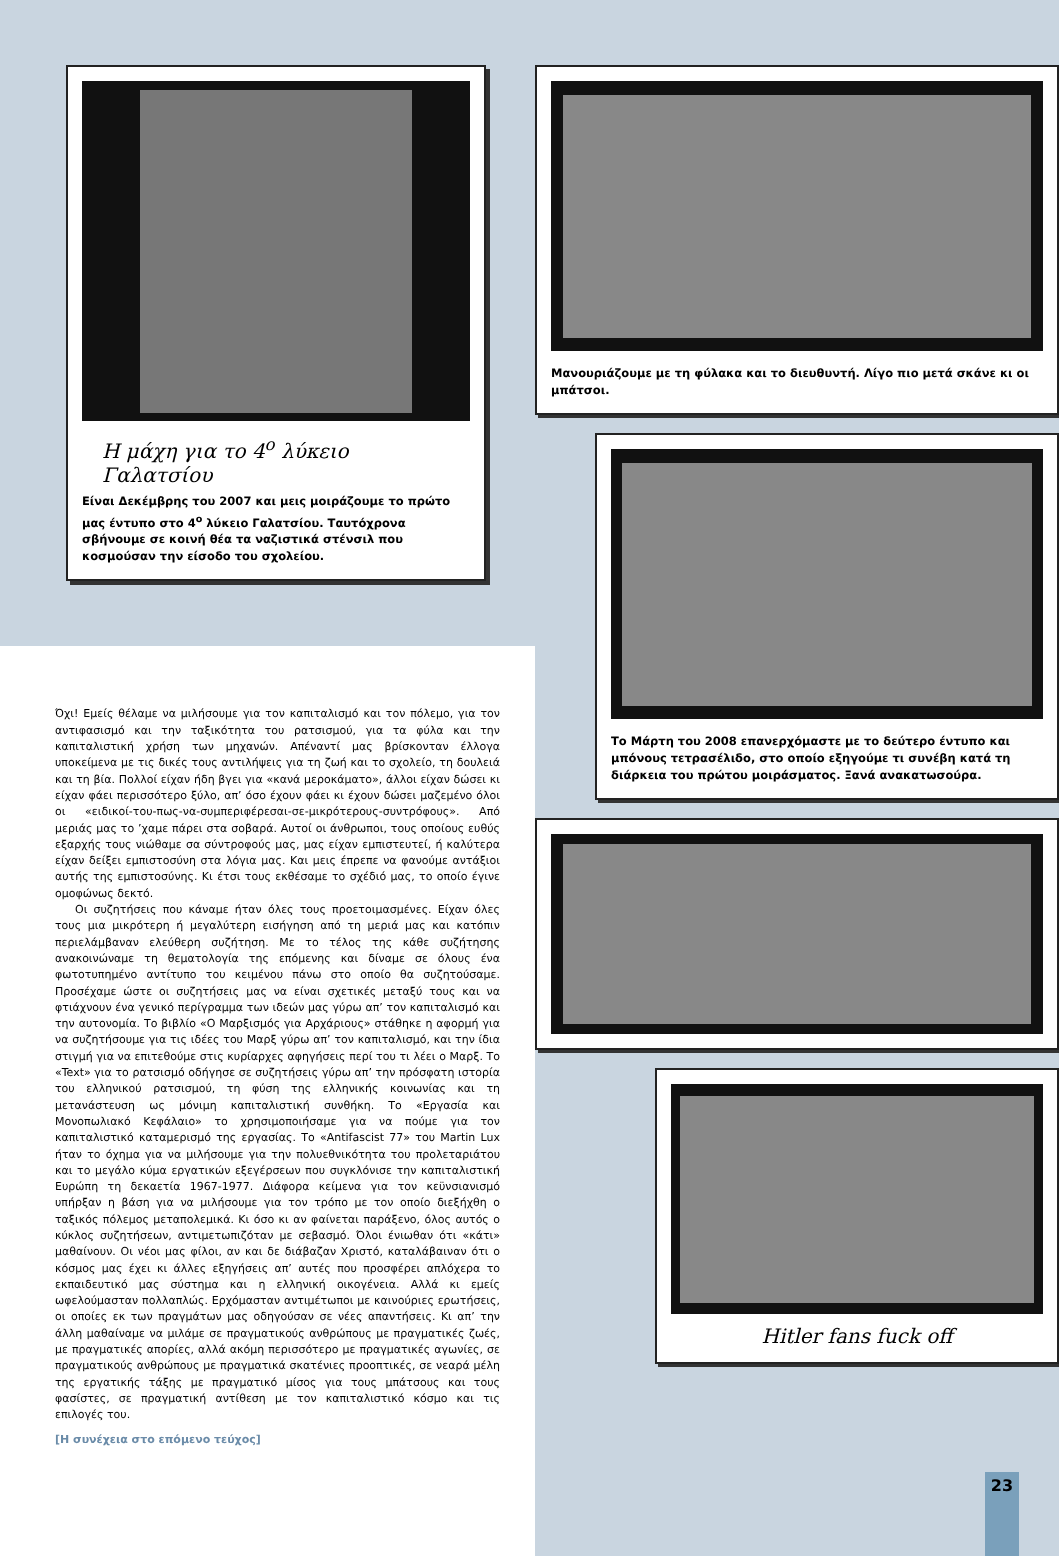Η μάχη για το 4<sup>ο</sup> λύκειο Γαλατσίου
Είναι Δεκέμβρης του 2007 και μεις μοιράζουμε το πρώτο μας έντυπο στο 4<sup>ο</sup> λύκειο Γαλατσίου. Ταυτόχρονα σβήνουμε σε κοινή θέα τα ναζιστικά στένσιλ που κοσμούσαν την είσοδο του σχολείου.
Όχι! Εμείς θέλαμε να μιλήσουμε για τον καπιταλισμό και τον πόλεμο, για τον αντιφασισμό και την ταξικότητα του ρατσισμού, για τα φύλα και την καπιταλιστική χρήση των μηχανών. Απέναντί μας βρίσκονταν έλλογα υποκείμενα με τις δικές τους αντιλήψεις για τη ζωή και το σχολείο, τη δουλειά και τη βία. Πολλοί είχαν ήδη βγει για «κανά μεροκάματο», άλλοι είχαν δώσει κι είχαν φάει περισσότερο ξύλο, απ’ όσο έχουν φάει κι έχουν δώσει μαζεμένο όλοι οι «ειδικοί-του-πως-να-συμπεριφέρεσαι-σε-μικρότερους-συντρόφους». Από μεριάς μας το ’χαμε πάρει στα σοβαρά. Αυτοί οι άνθρωποι, τους οποίους ευθύς εξαρχής τους νιώθαμε σα σύντροφούς μας, μας είχαν εμπιστευτεί, ή καλύτερα είχαν δείξει εμπιστοσύνη στα λόγια μας. Και μεις έπρεπε να φανούμε αντάξιοι αυτής της εμπιστοσύνης. Κι έτσι τους εκθέσαμε το σχέδιό μας, το οποίο έγινε ομοφώνως δεκτό.
Οι συζητήσεις που κάναμε ήταν όλες τους προετοιμασμένες. Είχαν όλες τους μια μικρότερη ή μεγαλύτερη εισήγηση από τη μεριά μας και κατόπιν περιελάμβαναν ελεύθερη συζήτηση. Με το τέλος της κάθε συζήτησης ανακοινώναμε τη θεματολογία της επόμενης και δίναμε σε όλους ένα φωτοτυπημένο αντίτυπο του κειμένου πάνω στο οποίο θα συζητούσαμε. Προσέχαμε ώστε οι συζητήσεις μας να είναι σχετικές μεταξύ τους και να φτιάχνουν ένα γενικό περίγραμμα των ιδεών μας γύρω απ’ τον καπιταλισμό και την αυτονομία. Το βιβλίο «Ο Μαρξισμός για Αρχάριους» στάθηκε η αφορμή για να συζητήσουμε για τις ιδέες του Μαρξ γύρω απ’ τον καπιταλισμό, και την ίδια στιγμή για να επιτεθούμε στις κυρίαρχες αφηγήσεις περί του τι λέει ο Μαρξ. Το «Text» για το ρατσισμό οδήγησε σε συζητήσεις γύρω απ’ την πρόσφατη ιστορία του ελληνικού ρατσισμού, τη φύση της ελληνικής κοινωνίας και τη μετανάστευση ως μόνιμη καπιταλιστική συνθήκη. Το «Εργασία και Μονοπωλιακό Κεφάλαιο» το χρησιμοποιήσαμε για να πούμε για τον καπιταλιστικό καταμερισμό της εργασίας. Το «Antifascist 77» του Martin Lux ήταν το όχημα για να μιλήσουμε για την πολυεθνικότητα του προλεταριάτου και το μεγάλο κύμα εργατικών εξεγέρσεων που συγκλόνισε την καπιταλιστική Ευρώπη τη δεκαετία 1967-1977. Διάφορα κείμενα για τον κεϋνσιανισμό υπήρξαν η βάση για να μιλήσουμε για τον τρόπο με τον οποίο διεξήχθη ο ταξικός πόλεμος μεταπολεμικά. Κι όσο κι αν φαίνεται παράξενο, όλος αυτός ο κύκλος συζητήσεων, αντιμετωπιζόταν με σεβασμό. Όλοι ένιωθαν ότι «κάτι» μαθαίνουν. Οι νέοι μας φίλοι, αν και δε διάβαζαν Χριστό, καταλάβαιναν ότι ο κόσμος μας έχει κι άλλες εξηγήσεις απ’ αυτές που προσφέρει απλόχερα το εκπαιδευτικό μας σύστημα και η ελληνική οικογένεια. Αλλά κι εμείς ωφελούμασταν πολλαπλώς. Ερχόμασταν αντιμέτωποι με καινούριες ερωτήσεις, οι οποίες εκ των πραγμάτων μας οδηγούσαν σε νέες απαντήσεις. Κι απ’ την άλλη μαθαίναμε να μιλάμε σε πραγματικούς ανθρώπους με πραγματικές ζωές, με πραγματικές απορίες, αλλά ακόμη περισσότερο με πραγματικές αγωνίες, σε πραγματικούς ανθρώπους με πραγματικά σκατένιες προοπτικές, σε νεαρά μέλη της εργατικής τάξης με πραγματικό μίσος για τους μπάτσους και τους φασίστες, σε πραγματική αντίθεση με τον καπιταλιστικό κόσμο και τις επιλογές του.
[Η συνέχεια στο επόμενο τεύχος]
Μανουριάζουμε με τη φύλακα και το διευθυντή. Λίγο πιο μετά σκάνε κι οι μπάτσοι.
Το Μάρτη του 2008 επανερχόμαστε με το δεύτερο έντυπο και μπόνους τετρασέλιδο, στο οποίο εξηγούμε τι συνέβη κατά τη διάρκεια του πρώτου μοιράσματος. Ξανά ανακατωσούρα.
Hitler fans fuck off
23